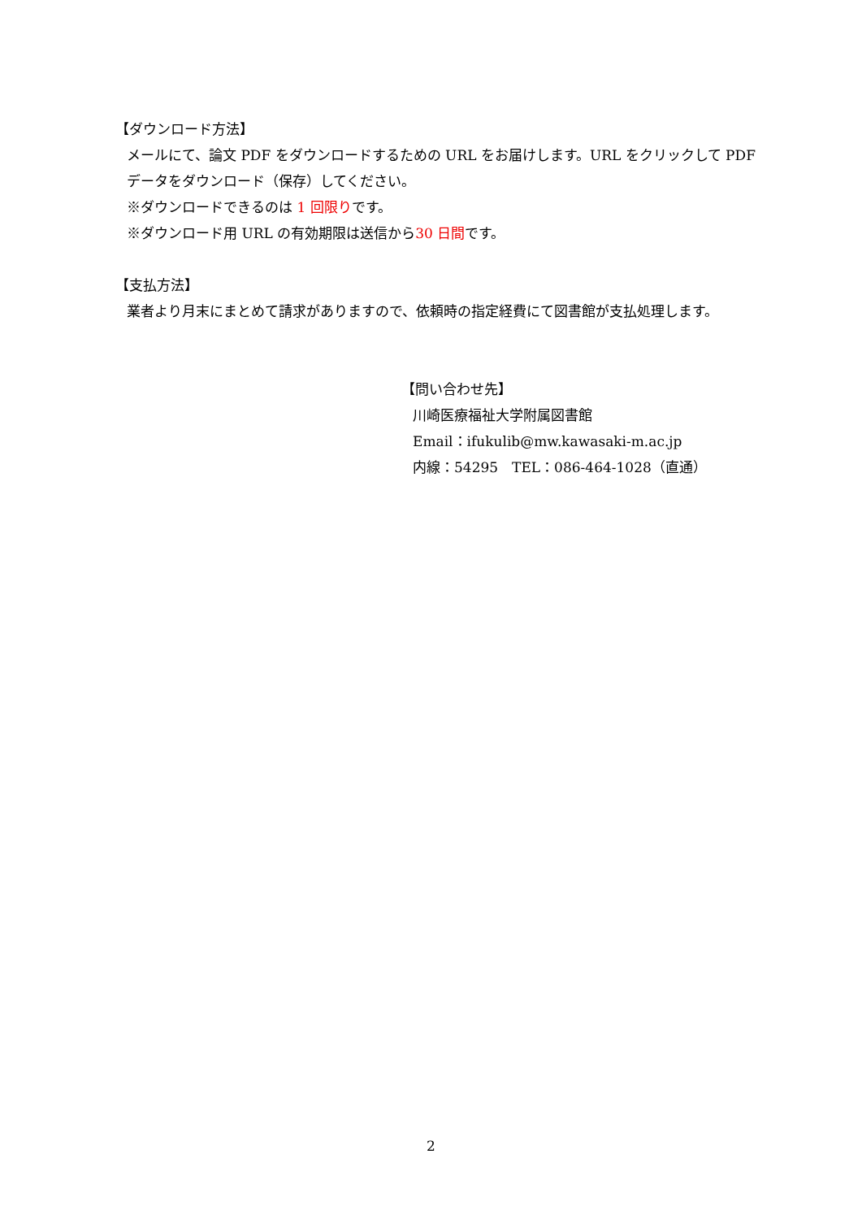【ダウンロード方法】
メールにて、論文 PDF をダウンロードするための URL をお届けします。URL をクリックして PDF データをダウンロード（保存）してください。
※ダウンロードできるのは 1 回限りです。
※ダウンロード用 URL の有効期限は送信から30 日間です。
【支払方法】
業者より月末にまとめて請求がありますので、依頼時の指定経費にて図書館が支払処理します。
【問い合わせ先】
川崎医療福祉大学附属図書館
Email：ifukulib@mw.kawasaki-m.ac.jp
内線：54295　TEL：086-464-1028（直通）
2